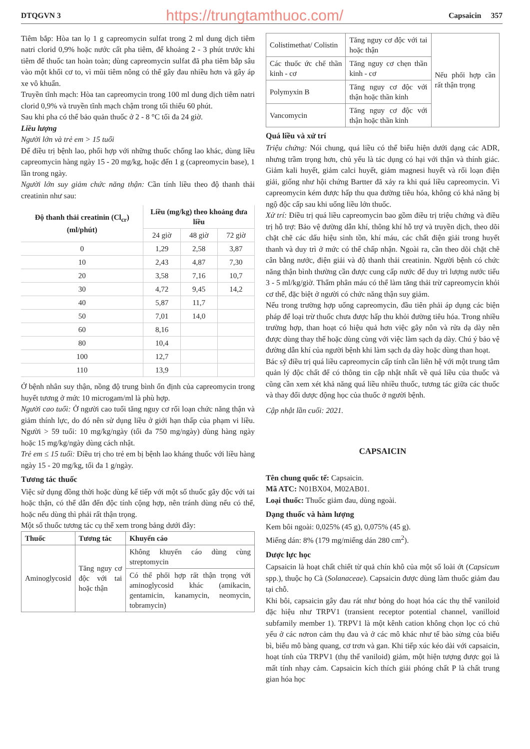DTQGVN 3 https://trungtamthuoc.com/ Capsaicin 357
Tiêm bắp: Hòa tan lọ 1 g capreomycin sulfat trong 2 ml dung dịch tiêm natri clorid 0,9% hoặc nước cất pha tiêm, để khoảng 2 - 3 phút trước khi tiêm để thuốc tan hoàn toàn; dùng capreomycin sulfat đã pha tiêm bắp sâu vào một khối cơ to, vì mũi tiêm nông có thể gây đau nhiều hơn và gây áp xe vô khuẩn.
Truyền tĩnh mạch: Hòa tan capreomycin trong 100 ml dung dịch tiêm natri clorid 0,9% và truyền tĩnh mạch chậm trong tối thiểu 60 phút.
Sau khi pha có thể bảo quản thuốc ở 2 - 8 °C tối đa 24 giờ.
Liều lượng
Người lớn và trẻ em > 15 tuổi
Để điều trị bệnh lao, phối hợp với những thuốc chống lao khác, dùng liều capreomycin hàng ngày 15 - 20 mg/kg, hoặc đến 1 g (capreomycin base), 1 lần trong ngày.
Người lớn suy giảm chức năng thận: Cần tính liều theo độ thanh thải creatinin như sau:
| Độ thanh thải creatinin (Cl<sub>cr</sub>) (ml/phút) | Liều (mg/kg) theo khoảng đưa liều | | |
| --- | --- | --- | --- |
| | 24 giờ | 48 giờ | 72 giờ |
| 0 | 1,29 | 2,58 | 3,87 |
| 10 | 2,43 | 4,87 | 7,30 |
| 20 | 3,58 | 7,16 | 10,7 |
| 30 | 4,72 | 9,45 | 14,2 |
| 40 | 5,87 | 11,7 | |
| 50 | 7,01 | 14,0 | |
| 60 | 8,16 | | |
| 80 | 10,4 | | |
| 100 | 12,7 | | |
| 110 | 13,9 | | |
Ở bệnh nhân suy thận, nồng độ trung bình ổn định của capreomycin trong huyết tương ở mức 10 microgam/ml là phù hợp.
Người cao tuổi: Ở người cao tuổi tăng nguy cơ rối loạn chức năng thận và giảm thính lực, do đó nên sử dụng liều ở giới hạn thấp của phạm vi liều. Người > 59 tuổi: 10 mg/kg/ngày (tối đa 750 mg/ngày) dùng hàng ngày hoặc 15 mg/kg/ngày dùng cách nhật.
Trẻ em ≤ 15 tuổi: Điều trị cho trẻ em bị bệnh lao kháng thuốc với liều hàng ngày 15 - 20 mg/kg, tối đa 1 g/ngày.
Tương tác thuốc
Việc sử dụng đồng thời hoặc dùng kế tiếp với một số thuốc gây độc với tai hoặc thận, có thể dẫn đến độc tính cộng hợp, nên tránh dùng nếu có thể, hoặc nếu dùng thì phải rất thận trọng.
Một số thuốc tương tác cụ thể xem trong bảng dưới đây:
| Thuốc | Tương tác | Khuyến cáo |
| --- | --- | --- |
| Aminoglycosid | Tăng nguy cơ độc với tai hoặc thận | Không khuyến cáo dùng cùng streptomycin |
| | | Có thể phối hợp rất thận trọng với aminoglycosid khác (amikacin, gentamicin, kanamycin, neomycin, tobramycin) |
| Colistimethat/ Colistin | Tăng nguy cơ độc với tai hoặc thận | Nếu phối hợp cần rất thận trọng |
| Các thuốc ức chế thần kinh - cơ | Tăng nguy cơ chẹn thần kinh - cơ | |
| Polymyxin B | Tăng nguy cơ độc với thận hoặc thần kinh | |
| Vancomycin | Tăng nguy cơ độc với thận hoặc thần kinh | |
Quá liều và xử trí
Triệu chứng: Nói chung, quá liều có thể biểu hiện dưới dạng các ADR, nhưng trầm trọng hơn, chủ yếu là tác dụng có hại với thận và thính giác. Giảm kali huyết, giảm calci huyết, giảm magnesi huyết và rối loạn điện giải, giống như hội chứng Bartter đã xảy ra khi quá liều capreomycin. Vì capreomycin kém được hấp thu qua đường tiêu hóa, không có khả năng bị ngộ độc cấp sau khi uống liều lớn thuốc.
Xử trí: Điều trị quá liều capreomycin bao gồm điều trị triệu chứng và điều trị hỗ trợ: Bảo vệ đường dẫn khí, thông khí hỗ trợ và truyền dịch, theo dõi chặt chẽ các dấu hiệu sinh tồn, khí máu, các chất điện giải trong huyết thanh và duy trì ở mức có thể chấp nhận. Ngoài ra, cần theo dõi chặt chẽ cân bằng nước, điện giải và độ thanh thải creatinin. Người bệnh có chức năng thận bình thường cần được cung cấp nước để duy trì lượng nước tiểu 3 - 5 ml/kg/giờ. Thẩm phân máu có thể làm tăng thải trừ capreomycin khỏi cơ thể, đặc biệt ở người có chức năng thận suy giảm.
Nếu trong trường hợp uống capreomycin, đầu tiên phải áp dụng các biện pháp để loại trừ thuốc chưa được hấp thu khỏi đường tiêu hóa. Trong nhiều trường hợp, than hoạt có hiệu quả hơn việc gây nôn và rửa dạ dày nên được dùng thay thế hoặc dùng cùng với việc làm sạch dạ dày. Chú ý bảo vệ đường dẫn khí của người bệnh khi làm sạch dạ dày hoặc dùng than hoạt.
Bác sỹ điều trị quá liều capreomycin cấp tính cần liên hệ với một trung tâm quản lý độc chất để có thông tin cập nhật nhất về quá liều của thuốc và cũng cần xem xét khả năng quá liều nhiều thuốc, tương tác giữa các thuốc và thay đổi dược động học của thuốc ở người bệnh.
Cập nhật lần cuối: 2021.
CAPSAICIN
Tên chung quốc tế: Capsaicin.
Mã ATC: N01BX04, M02AB01.
Loại thuốc: Thuốc giảm đau, dùng ngoài.
Dạng thuốc và hàm lượng
Kem bôi ngoài: 0,025% (45 g), 0,075% (45 g).
Miếng dán: 8% (179 mg/miếng dán 280 cm<sup>2</sup>).
Dược lực học
Capsaicin là hoạt chất chiết từ quả chín khô của một số loài ớt (Capsicum spp.), thuộc họ Cà (Solanaceae). Capsaicin được dùng làm thuốc giảm đau tại chỗ.
Khi bôi, capsaicin gây đau rát như bỏng do hoạt hóa các thụ thể vaniloid đặc hiệu như TRPV1 (transient receptor potential channel, vanilloid subfamily member 1). TRPV1 là một kênh cation không chọn lọc có chủ yếu ở các nơron cảm thụ đau và ở các mô khác như tế bào sừng của biểu bì, biểu mô bàng quang, cơ trơn và gan. Khi tiếp xúc kéo dài với capsaicin, hoạt tính của TRPV1 (thụ thể vaniloid) giảm, một hiện tượng được gọi là mất tính nhạy cảm. Capsaicin kích thích giải phóng chất P là chất trung gian hóa học